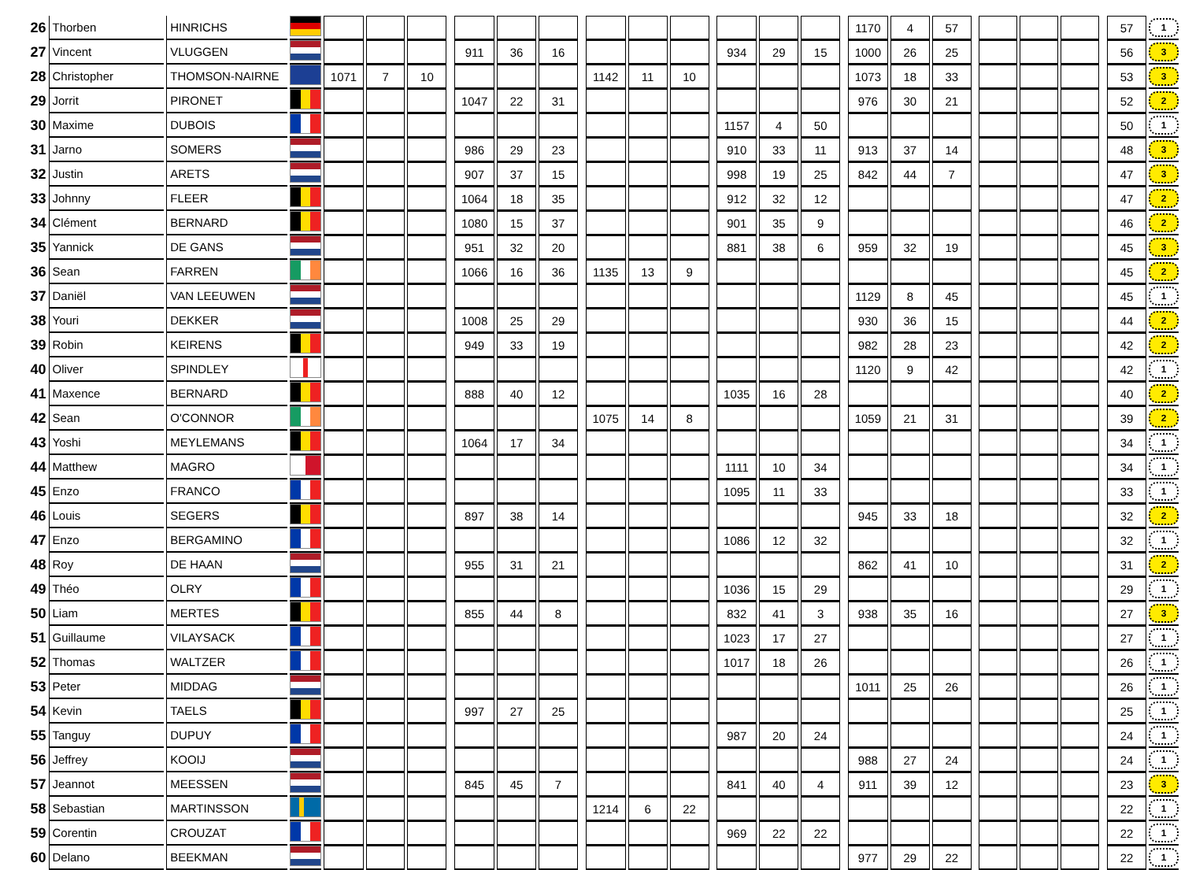| 26 | Thorben | HINRICHS | | | | | | | | | | | | | | | | | | 1170 | 4 | 57 | | | | | | 57 | 1 |
| 27 | Vincent | VLUGGEN | | | | | | 911 | 36 | 16 | | | | | | 934 | 29 | 15 | | 1000 | 26 | 25 | | | | | | 56 | 3 |
| 28 | Christopher | THOMSON-NAIRNE | | 1071 | 7 | 10 | | | | | | 1142 | 11 | 10 | | | | | | 1073 | 18 | 33 | | | | | | 53 | 3 |
| 29 | Jorrit | PIRONET | | | | | | 1047 | 22 | 31 | | | | | | | | | | 976 | 30 | 21 | | | | | | 52 | 2 |
| 30 | Maxime | DUBOIS | | | | | | | | | | | | | | 1157 | 4 | 50 | | | | | | | | | | 50 | 1 |
| 31 | Jarno | SOMERS | | | | | | 986 | 29 | 23 | | | | | | 910 | 33 | 11 | | 913 | 37 | 14 | | | | | | 48 | 3 |
| 32 | Justin | ARETS | | | | | | 907 | 37 | 15 | | | | | | 998 | 19 | 25 | | 842 | 44 | 7 | | | | | | 47 | 3 |
| 33 | Johnny | FLEER | | | | | | 1064 | 18 | 35 | | | | | | 912 | 32 | 12 | | | | | | | | | | 47 | 2 |
| 34 | Clément | BERNARD | | | | | | 1080 | 15 | 37 | | | | | | 901 | 35 | 9 | | | | | | | | | | 46 | 2 |
| 35 | Yannick | DE GANS | | | | | | 951 | 32 | 20 | | | | | | 881 | 38 | 6 | | 959 | 32 | 19 | | | | | | 45 | 3 |
| 36 | Sean | FARREN | | | | | | 1066 | 16 | 36 | | 1135 | 13 | 9 | | | | | | | | | | | | | | 45 | 2 |
| 37 | Daniël | VAN LEEUWEN | | | | | | | | | | | | | | | | | | 1129 | 8 | 45 | | | | | | 45 | 1 |
| 38 | Youri | DEKKER | | | | | | 1008 | 25 | 29 | | | | | | | | | | 930 | 36 | 15 | | | | | | 44 | 2 |
| 39 | Robin | KEIRENS | | | | | | 949 | 33 | 19 | | | | | | | | | | 982 | 28 | 23 | | | | | | 42 | 2 |
| 40 | Oliver | SPINDLEY | | | | | | | | | | | | | | | | | | 1120 | 9 | 42 | | | | | | 42 | 1 |
| 41 | Maxence | BERNARD | | | | | | 888 | 40 | 12 | | | | | | 1035 | 16 | 28 | | | | | | | | | | 40 | 2 |
| 42 | Sean | O'CONNOR | | | | | | | | | | 1075 | 14 | 8 | | | | | | 1059 | 21 | 31 | | | | | | 39 | 2 |
| 43 | Yoshi | MEYLEMANS | | | | | | 1064 | 17 | 34 | | | | | | | | | | | | | | | | | | 34 | 1 |
| 44 | Matthew | MAGRO | | | | | | | | | | | | | | 1111 | 10 | 34 | | | | | | | | | | 34 | 1 |
| 45 | Enzo | FRANCO | | | | | | | | | | | | | | 1095 | 11 | 33 | | | | | | | | | | 33 | 1 |
| 46 | Louis | SEGERS | | | | | | 897 | 38 | 14 | | | | | | | | | | 945 | 33 | 18 | | | | | | 32 | 2 |
| 47 | Enzo | BERGAMINO | | | | | | | | | | | | | | 1086 | 12 | 32 | | | | | | | | | | 32 | 1 |
| 48 | Roy | DE HAAN | | | | | | 955 | 31 | 21 | | | | | | | | | | 862 | 41 | 10 | | | | | | 31 | 2 |
| 49 | Théo | OLRY | | | | | | | | | | | | | | 1036 | 15 | 29 | | | | | | | | | | 29 | 1 |
| 50 | Liam | MERTES | | | | | | 855 | 44 | 8 | | | | | | 832 | 41 | 3 | | 938 | 35 | 16 | | | | | | 27 | 3 |
| 51 | Guillaume | VILAYSACK | | | | | | | | | | | | | | 1023 | 17 | 27 | | | | | | | | | | 27 | 1 |
| 52 | Thomas | WALTZER | | | | | | | | | | | | | | 1017 | 18 | 26 | | | | | | | | | | 26 | 1 |
| 53 | Peter | MIDDAG | | | | | | | | | | | | | | | | | | 1011 | 25 | 26 | | | | | | 26 | 1 |
| 54 | Kevin | TAELS | | | | | | 997 | 27 | 25 | | | | | | | | | | | | | | | | | | 25 | 1 |
| 55 | Tanguy | DUPUY | | | | | | | | | | | | | | 987 | 20 | 24 | | | | | | | | | | 24 | 1 |
| 56 | Jeffrey | KOOIJ | | | | | | | | | | | | | | | | | | 988 | 27 | 24 | | | | | | 24 | 1 |
| 57 | Jeannot | MEESSEN | | | | | | 845 | 45 | 7 | | | | | | 841 | 40 | 4 | | 911 | 39 | 12 | | | | | | 23 | 3 |
| 58 | Sebastian | MARTINSSON | | | | | | | | | | 1214 | 6 | 22 | | | | | | | | | | | | | | 22 | 1 |
| 59 | Corentin | CROUZAT | | | | | | | | | | | | | | 969 | 22 | 22 | | | | | | | | | | 22 | 1 |
| 60 | Delano | BEEKMAN | | | | | | | | | | | | | | | | | | 977 | 29 | 22 | | | | | | 22 | 1 |